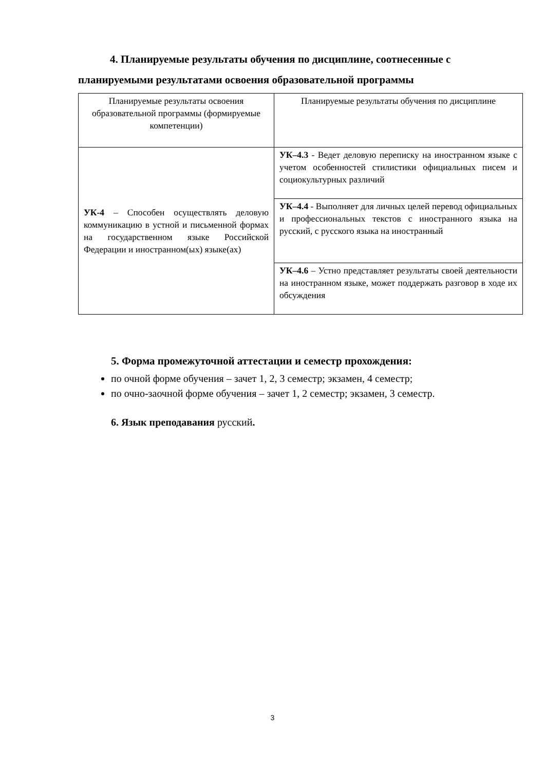4. Планируемые результаты обучения по дисциплине, соотнесенные с
планируемыми результатами освоения образовательной программы
| Планируемые результаты освоения образовательной программы (формируемые компетенции) | Планируемые результаты обучения по дисциплине |
| УК-4 – Способен осуществлять деловую коммуникацию в устной и письменной формах на государственном языке Российской Федерации и иностранном(ых) языке(ах) | УК–4.3 - Ведет деловую переписку на иностранном языке с учетом особенностей стилистики официальных писем и социокультурных различий |
| | УК–4.4 - Выполняет для личных целей перевод официальных и профессиональных текстов с иностранного языка на русский, с русского языка на иностранный |
| | УК–4.6 – Устно представляет результаты своей деятельности на иностранном языке, может поддержать разговор в ходе их обсуждения |
5. Форма промежуточной аттестации и семестр прохождения:
по очной форме обучения – зачет 1, 2, 3 семестр; экзамен, 4 семестр;
по очно-заочной форме обучения – зачет 1, 2 семестр; экзамен, 3 семестр.
6. Язык преподавания русский.
3